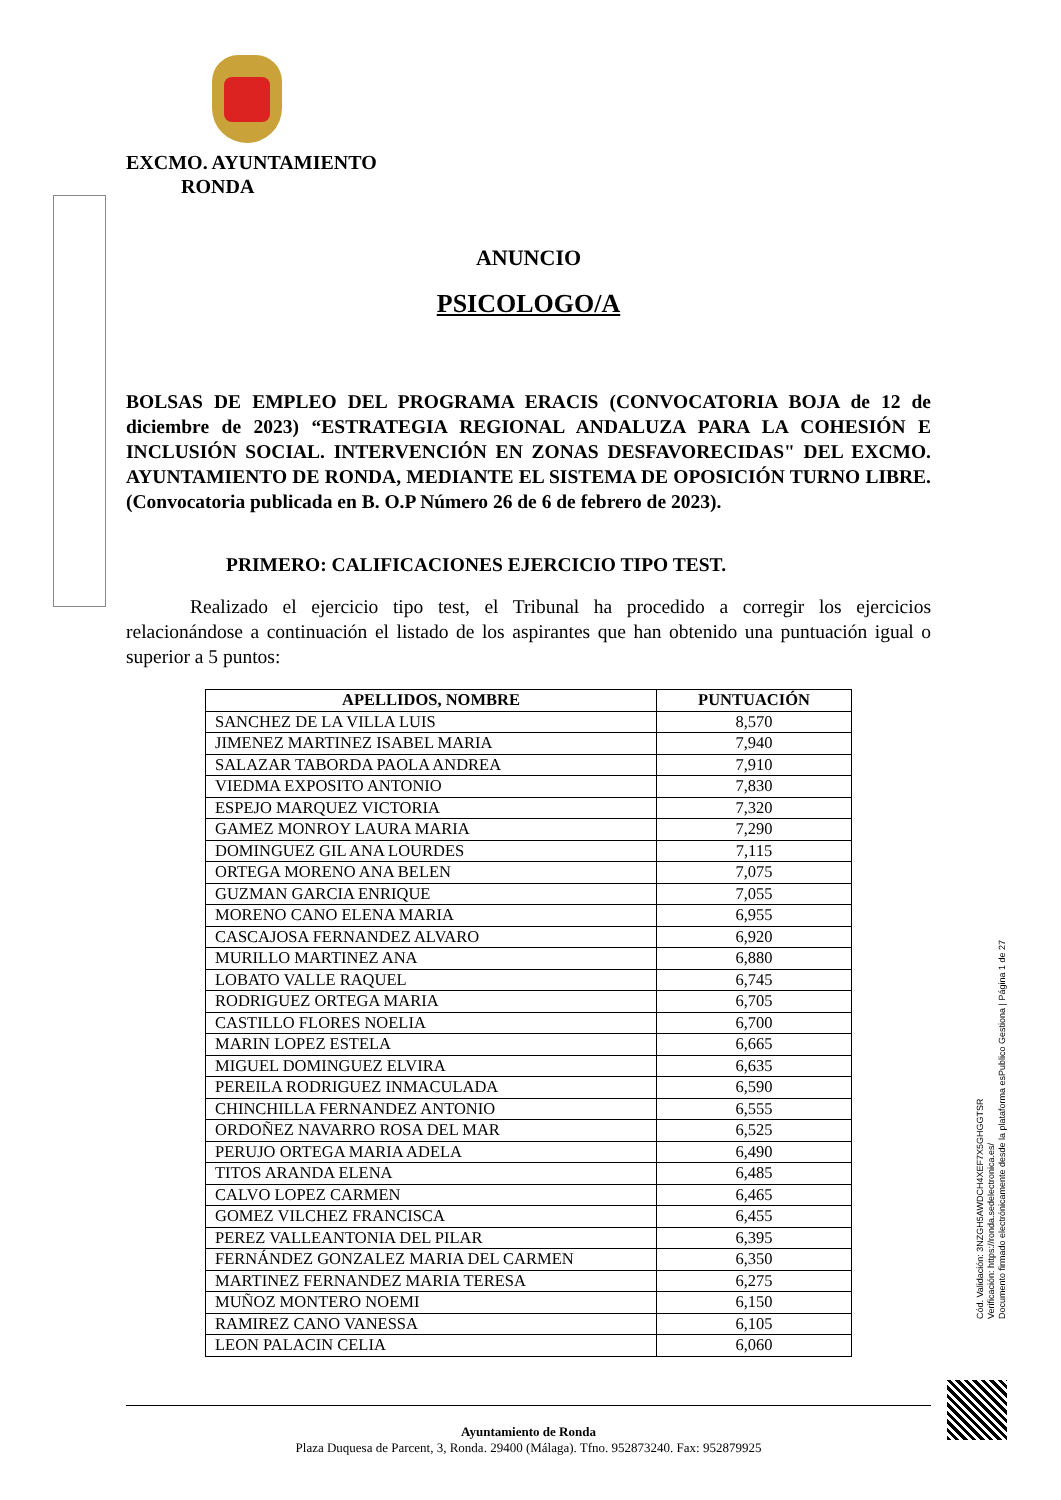EXCMO. AYUNTAMIENTO
RONDA
ANUNCIO
PSICOLOGO/A
BOLSAS DE EMPLEO DEL PROGRAMA ERACIS (CONVOCATORIA BOJA de 12 de diciembre de 2023) “ESTRATEGIA REGIONAL ANDALUZA PARA LA COHESIÓN E INCLUSIÓN SOCIAL. INTERVENCIÓN EN ZONAS DESFAVORECIDAS" DEL EXCMO. AYUNTAMIENTO DE RONDA, MEDIANTE EL SISTEMA DE OPOSICIÓN TURNO LIBRE. (Convocatoria publicada en B. O.P Número 26 de 6 de febrero de 2023).
PRIMERO: CALIFICACIONES EJERCICIO TIPO TEST.
Realizado el ejercicio tipo test, el Tribunal ha procedido a corregir los ejercicios relacionándose a continuación el listado de los aspirantes que han obtenido una puntuación igual o superior a 5 puntos:
| APELLIDOS, NOMBRE | PUNTUACIÓN |
| --- | --- |
| SANCHEZ DE LA VILLA LUIS | 8,570 |
| JIMENEZ MARTINEZ ISABEL MARIA | 7,940 |
| SALAZAR TABORDA PAOLA ANDREA | 7,910 |
| VIEDMA EXPOSITO ANTONIO | 7,830 |
| ESPEJO MARQUEZ VICTORIA | 7,320 |
| GAMEZ MONROY LAURA MARIA | 7,290 |
| DOMINGUEZ GIL ANA LOURDES | 7,115 |
| ORTEGA MORENO ANA BELEN | 7,075 |
| GUZMAN GARCIA ENRIQUE | 7,055 |
| MORENO CANO ELENA MARIA | 6,955 |
| CASCAJOSA FERNANDEZ ALVARO | 6,920 |
| MURILLO MARTINEZ ANA | 6,880 |
| LOBATO VALLE RAQUEL | 6,745 |
| RODRIGUEZ ORTEGA MARIA | 6,705 |
| CASTILLO FLORES NOELIA | 6,700 |
| MARIN LOPEZ ESTELA | 6,665 |
| MIGUEL DOMINGUEZ ELVIRA | 6,635 |
| PEREILA RODRIGUEZ INMACULADA | 6,590 |
| CHINCHILLA FERNANDEZ ANTONIO | 6,555 |
| ORDOÑEZ NAVARRO ROSA DEL MAR | 6,525 |
| PERUJO ORTEGA MARIA ADELA | 6,490 |
| TITOS ARANDA ELENA | 6,485 |
| CALVO LOPEZ CARMEN | 6,465 |
| GOMEZ VILCHEZ FRANCISCA | 6,455 |
| PEREZ VALLEANTONIA DEL PILAR | 6,395 |
| FERNÁNDEZ GONZALEZ MARIA DEL CARMEN | 6,350 |
| MARTINEZ FERNANDEZ MARIA TERESA | 6,275 |
| MUÑOZ MONTERO NOEMI | 6,150 |
| RAMIREZ CANO VANESSA | 6,105 |
| LEON PALACIN CELIA | 6,060 |
Ayuntamiento de Ronda
Plaza Duquesa de Parcent, 3, Ronda. 29400 (Málaga). Tfno. 952873240. Fax: 952879925
Cód. Validación: 3NZGH5AWDCH4XEF7X5GHGGTSR
Verificación: https://ronda.sedelectronica.es/
Documento firmado electrónicamente desde la plataforma esPublico Gestiona | Página 1 de 27